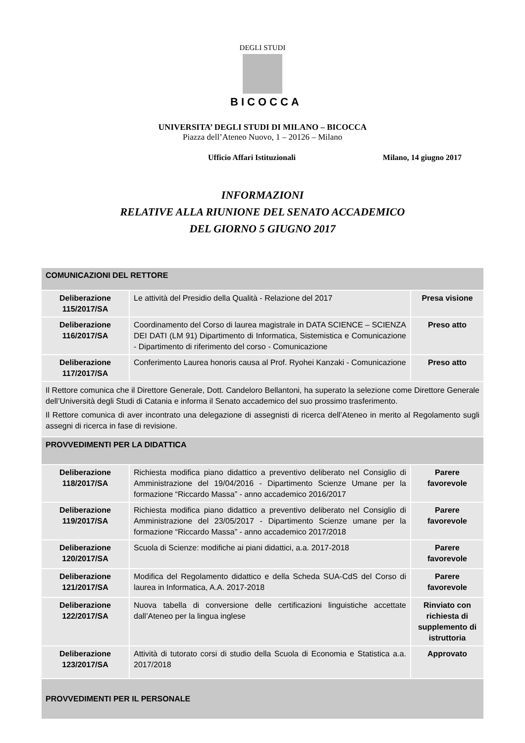DEGLI STUDI
BICOCCA
UNIVERSITA’ DEGLI STUDI DI MILANO – BICOCCA
Piazza dell’Ateneo Nuovo, 1 – 20126 – Milano
Ufficio Affari Istituzionali Milano, 14 giugno 2017
INFORMAZIONI
RELATIVE ALLA RIUNIONE DEL SENATO ACCADEMICO
DEL GIORNO 5 GIUGNO 2017
| COMUNICAZIONI DEL RETTORE | | |
| Deliberazione 115/2017/SA | Le attività del Presidio della Qualità - Relazione del 2017 | Presa visione |
| Deliberazione 116/2017/SA | Coordinamento del Corso di laurea magistrale in DATA SCIENCE – SCIENZA DEI DATI (LM 91) Dipartimento di Informatica, Sistemistica e Comunicazione - Dipartimento di riferimento del corso - Comunicazione | Preso atto |
| Deliberazione 117/2017/SA | Conferimento Laurea honoris causa al Prof. Ryohei Kanzaki - Comunicazione | Preso atto |
| Il Rettore comunica che il Direttore Generale, Dott. Candeloro Bellantoni, ha superato la selezione come Direttore Generale dell’Università degli Studi di Catania e informa il Senato accademico del suo prossimo trasferimento. Il Rettore comunica di aver incontrato una delegazione di assegnisti di ricerca dell’Ateneo in merito al Regolamento sugli assegni di ricerca in fase di revisione. | | |
| PROVVEDIMENTI PER LA DIDATTICA | | |
| Deliberazione 118/2017/SA | Richiesta modifica piano didattico a preventivo deliberato nel Consiglio di Amministrazione del 19/04/2016 - Dipartimento Scienze Umane per la formazione “Riccardo Massa” - anno accademico 2016/2017 | Parere favorevole |
| Deliberazione 119/2017/SA | Richiesta modifica piano didattico a preventivo deliberato nel Consiglio di Amministrazione del 23/05/2017 - Dipartimento Scienze umane per la formazione “Riccardo Massa” - anno accademico 2017/2018 | Parere favorevole |
| Deliberazione 120/2017/SA | Scuola di Scienze: modifiche ai piani didattici, a.a. 2017-2018 | Parere favorevole |
| Deliberazione 121/2017/SA | Modifica del Regolamento didattico e della Scheda SUA-CdS del Corso di laurea in Informatica, A.A. 2017-2018 | Parere favorevole |
| Deliberazione 122/2017/SA | Nuova tabella di conversione delle certificazioni linguistiche accettate dall’Ateneo per la lingua inglese | Rinviato con richiesta di supplemento di istruttoria |
| Deliberazione 123/2017/SA | Attività di tutorato corsi di studio della Scuola di Economia e Statistica a.a. 2017/2018 | Approvato |
| PROVVEDIMENTI PER IL PERSONALE | | |